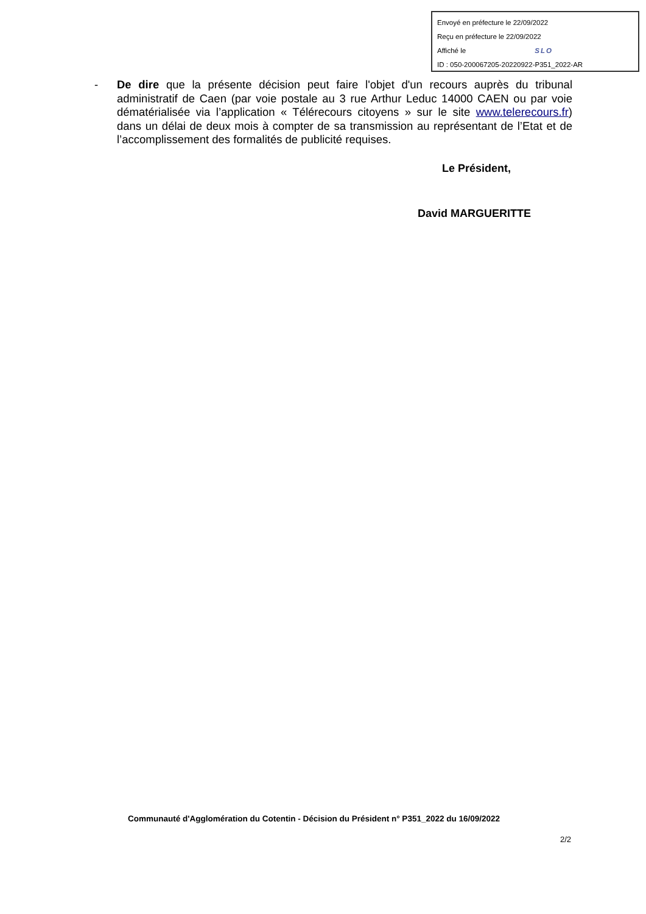Envoyé en préfecture le 22/09/2022
Reçu en préfecture le 22/09/2022
Affiché le SLO
ID : 050-200067205-20220922-P351_2022-AR
- De dire que la présente décision peut faire l'objet d'un recours auprès du tribunal administratif de Caen (par voie postale au 3 rue Arthur Leduc 14000 CAEN ou par voie dématérialisée via l’application « Télérecours citoyens » sur le site www.telerecours.fr) dans un délai de deux mois à compter de sa transmission au représentant de l’Etat et de l’accomplissement des formalités de publicité requises.
Le Président,
David MARGUERITTE
Communauté d'Agglomération du Cotentin - Décision du Président n° P351_2022 du 16/09/2022
2/2